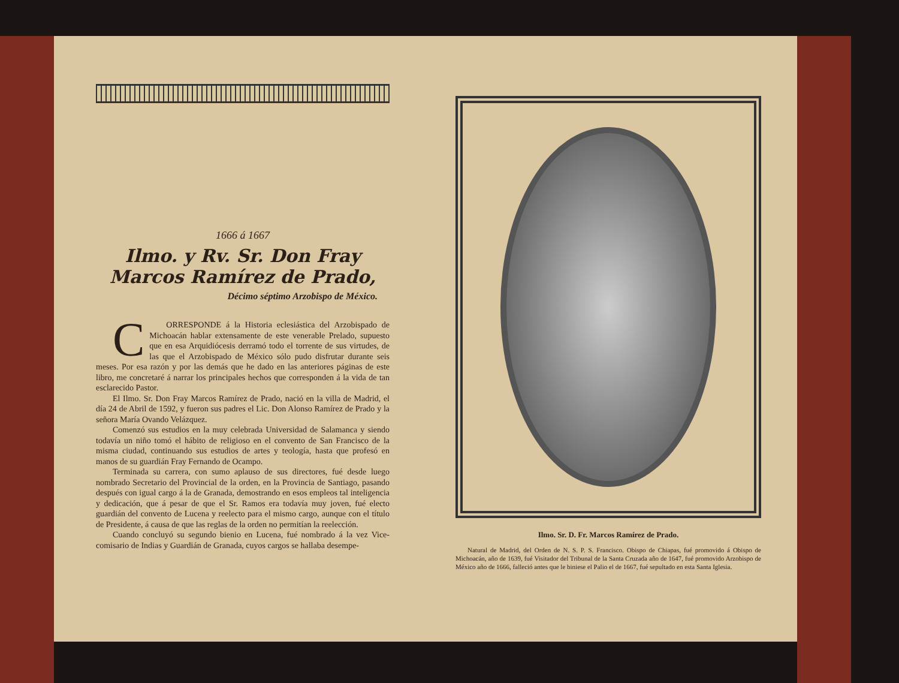1666 á 1667
Ilmo. y Rv. Sr. Don Fray Marcos Ramírez de Prado,
Décimo séptimo Arzobispo de México.
CORRESPONDE á la Historia eclesiástica del Arzobispado de Michoacán hablar extensamente de este venerable Prelado, supuesto que en esa Arquidiócesis derramó todo el torrente de sus virtudes, de las que el Arzobispado de México sólo pudo disfrutar durante seis meses. Por esa razón y por las demás que he dado en las anteriores páginas de este libro, me concretaré á narrar los principales hechos que corresponden á la vida de tan esclarecido Pastor.
El Ilmo. Sr. Don Fray Marcos Ramírez de Prado, nació en la villa de Madrid, el día 24 de Abril de 1592, y fueron sus padres el Lic. Don Alonso Ramírez de Prado y la señora María Ovando Velázquez.
Comenzó sus estudios en la muy celebrada Universidad de Salamanca y siendo todavía un niño tomó el hábito de religioso en el convento de San Francisco de la misma ciudad, continuando sus estudios de artes y teología, hasta que profesó en manos de su guardián Fray Fernando de Ocampo.
Terminada su carrera, con sumo aplauso de sus directores, fué desde luego nombrado Secretario del Provincial de la orden, en la Provincia de Santiago, pasando después con igual cargo á la de Granada, demostrando en esos empleos tal inteligencia y dedicación, que á pesar de que el Sr. Ramos era todavía muy joven, fué electo guardián del convento de Lucena y reelecto para el mismo cargo, aunque con el título de Presidente, á causa de que las reglas de la orden no permitían la reelección.
Cuando concluyó su segundo bienio en Lucena, fué nombrado á la vez Vice-comisario de Indias y Guardián de Granada, cuyos cargos se hallaba desempe-
Ilmo. Sr. D. Fr. Marcos Ramírez de Prado.
Natural de Madrid, del Orden de N. S. P. S. Francisco. Obispo de Chiapas, fué promovido á Obispo de Michoacán, año de 1639, fué Visitador del Tribunal de la Santa Cruzada año de 1647, fué promovido Arzobispo de México año de 1666, falleció antes que le biniese el Palio el de 1667, fué sepultado en esta Santa Iglesia.